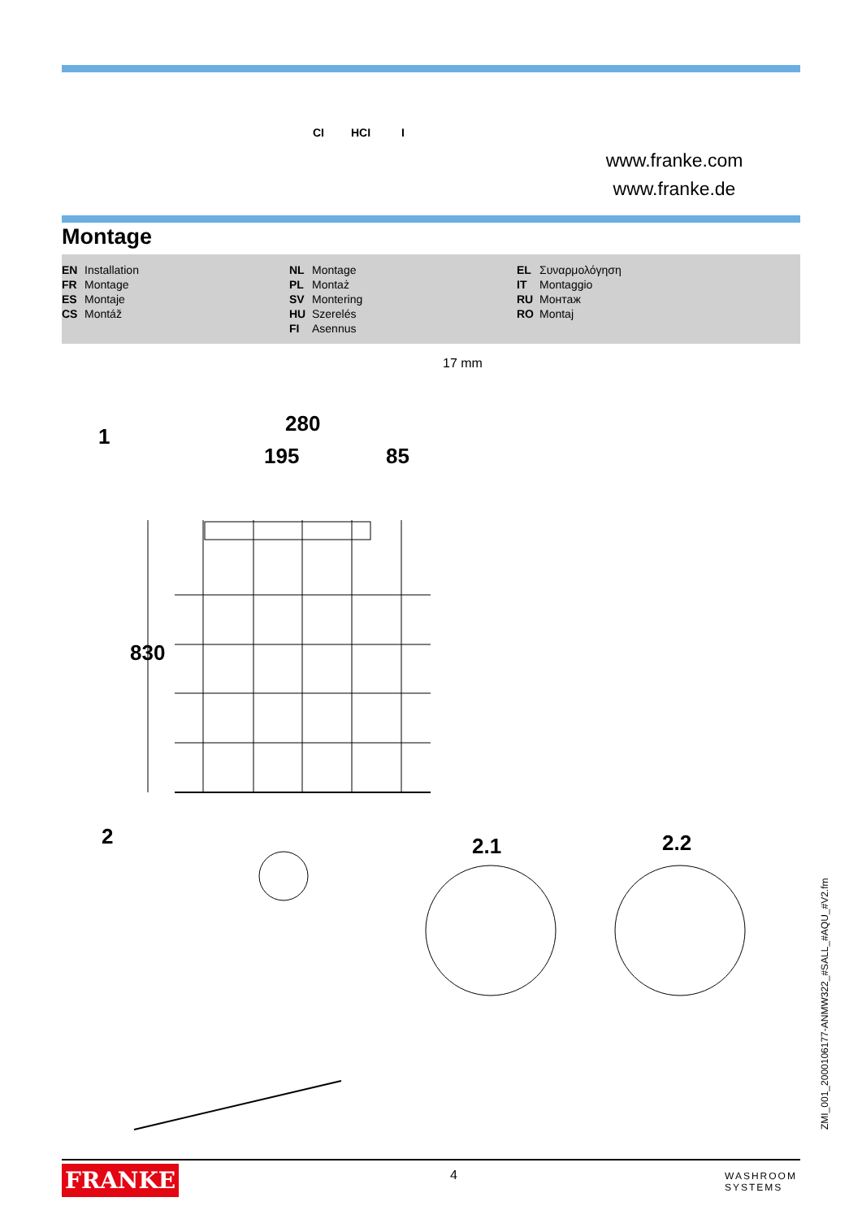www.franke.com
www.franke.de
Montage
EN Installation
FR Montage
ES Montaje
CS Montáž
NL Montage
PL Montaż
SV Montering
HU Szerelés
FI Asennus
EL Συναρμολόγηση
IT Montaggio
RU Монтаж
RO Montaj
17 mm
CI
HCI
I
1
280
195 85
830
2 2.1 2.2
ZMI_001_2000106177-ANMW322_#SALL_#AQU_#V2.fm
FRANKE 4
WASHROOM
SYSTEMS